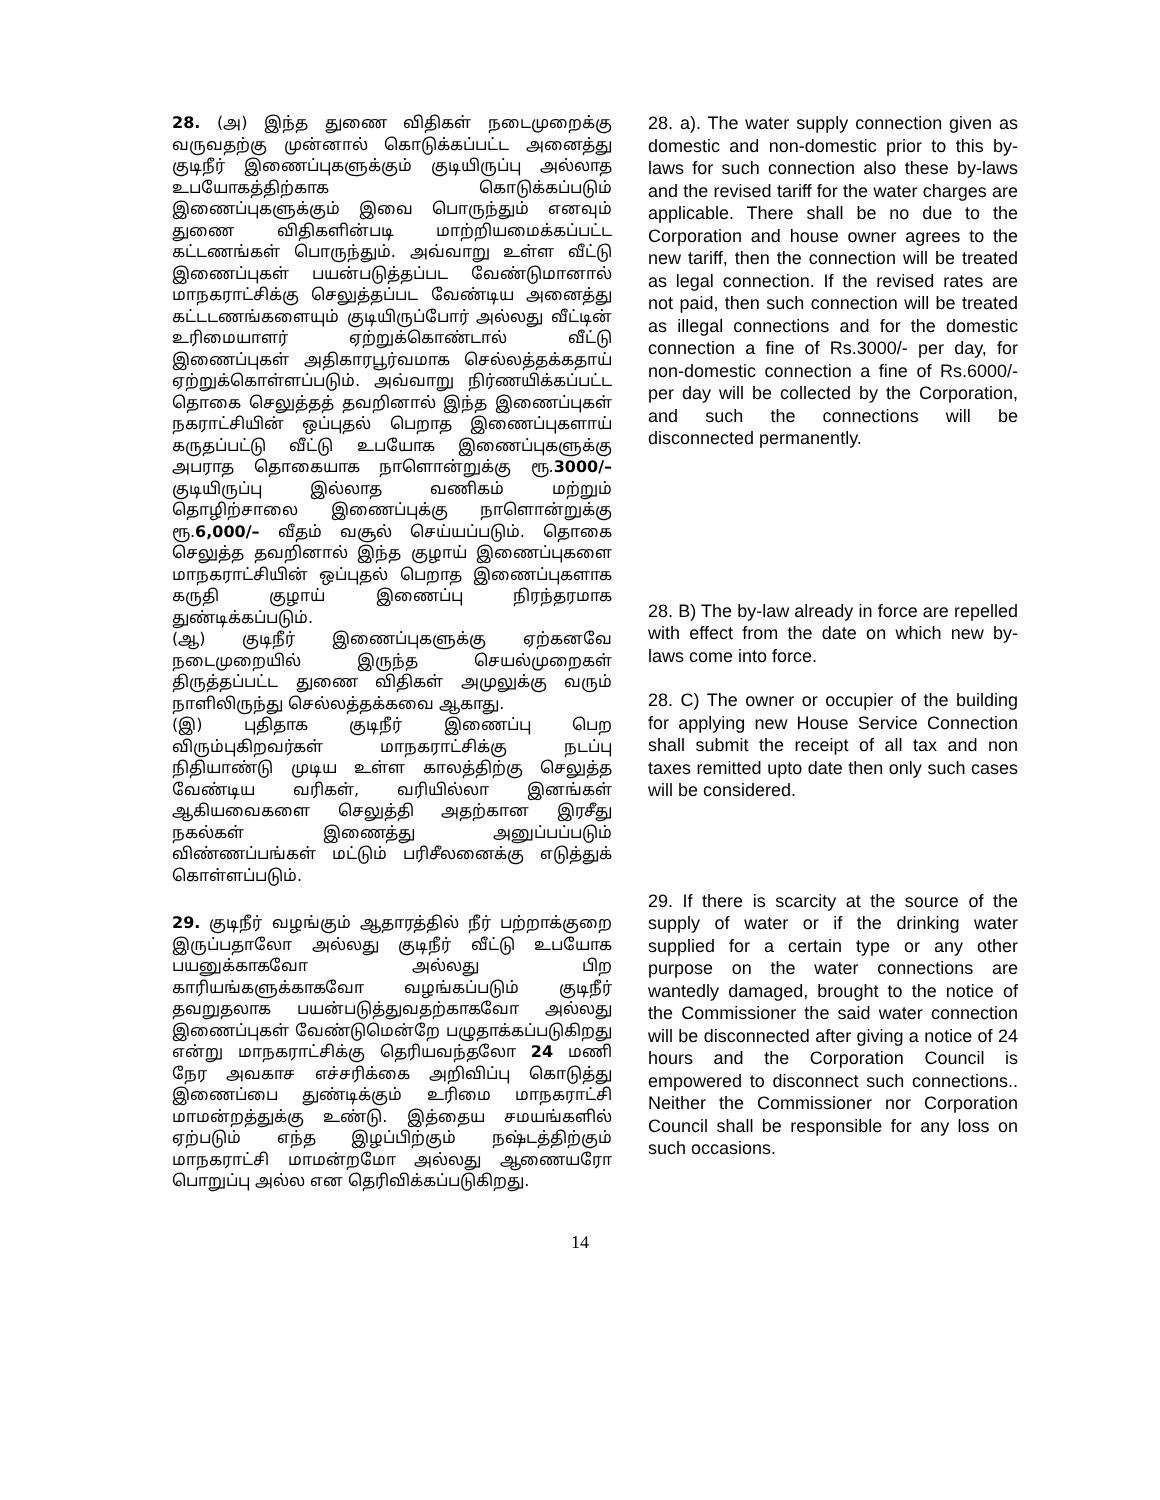28. (அ) இந்த துணை விதிகள் நடைமுறைக்கு வருவதற்கு முன்னால் கொடுக்கப்பட்ட அனைத்து குடிநீர் இணைப்புகளுக்கும் குடியிருப்பு அல்லாத உபயோகத்திற்காக கொடுக்கப்படும் இணைப்புகளுக்கும் இவை பொருந்தும் எனவும் துணை விதிகளின்படி மாற்றியமைக்கப்பட்ட கட்டணங்கள் பொருந்தும். அவ்வாறு உள்ள வீட்டு இணைப்புகள் பயன்படுத்தப்பட வேண்டுமானால் மாநகராட்சிக்கு செலுத்தப்பட வேண்டிய அனைத்து கட்டடணங்களையும் குடியிருப்போர் அல்லது வீட்டின் உரிமையாளர் ஏற்றுக்கொண்டால் வீட்டு இணைப்புகள் அதிகாரபூர்வமாக செல்லத்தக்கதாய் ஏற்றுக்கொள்ளப்படும். அவ்வாறு நிர்ணயிக்கப்பட்ட தொகை செலுத்தத் தவறினால் இந்த இணைப்புகள் நகராட்சியின் ஒப்புதல் பெறாத இணைப்புகளாய் கருதப்பட்டு வீட்டு உபயோக இணைப்புகளுக்கு அபராத தொகையாக நாளொன்றுக்கு ரூ.3000/– குடியிருப்பு இல்லாத வணிகம் மற்றும் தொழிற்சாலை இணைப்புக்கு நாளொன்றுக்கு ரூ.6,000/– வீதம் வசூல் செய்யப்படும். தொகை செலுத்த தவறினால் இந்த குழாய் இணைப்புகளை மாநகராட்சியின் ஒப்புதல் பெறாத இணைப்புகளாக கருதி குழாய் இணைப்பு நிரந்தரமாக துண்டிக்கப்படும்.
(ஆ) குடிநீர் இணைப்புகளுக்கு ஏற்கனவே நடைமுறையில் இருந்த செயல்முறைகள் திருத்தப்பட்ட துணை விதிகள் அமுலுக்கு வரும் நாளிலிருந்து செல்லத்தக்கவை ஆகாது.
(இ) புதிதாக குடிநீர் இணைப்பு பெற விரும்புகிறவர்கள் மாநகராட்சிக்கு நடப்பு நிதியாண்டு முடிய உள்ள காலத்திற்கு செலுத்த வேண்டிய வரிகள், வரியில்லா இனங்கள் ஆகியவைகளை செலுத்தி அதற்கான இரசீது நகல்கள் இணைத்து அனுப்பப்படும் விண்ணப்பங்கள் மட்டும் பரிசீலனைக்கு எடுத்துக் கொள்ளப்படும்.
29. குடிநீர் வழங்கும் ஆதாரத்தில் நீர் பற்றாக்குறை இருப்பதாலோ அல்லது குடிநீர் வீட்டு உபயோக பயனுக்காகவோ அல்லது பிற காரியங்களுக்காகவோ வழங்கப்படும் குடிநீர் தவறுதலாக பயன்படுத்துவதற்காகவோ அல்லது இணைப்புகள் வேண்டுமென்றே பழுதாக்கப்படுகிறது என்று மாநகராட்சிக்கு தெரியவந்தலோ 24 மணி நேர அவகாச எச்சரிக்கை அறிவிப்பு கொடுத்து இணைப்பை துண்டிக்கும் உரிமை மாநகராட்சி மாமன்றத்துக்கு உண்டு. இத்தைய சமயங்களில் ஏற்படும் எந்த இழப்பிற்கும் நஷ்டத்திற்கும் மாநகராட்சி மாமன்றமோ அல்லது ஆணையரோ பொறுப்பு அல்ல என தெரிவிக்கப்படுகிறது.
28. a). The water supply connection given as domestic and non-domestic prior to this by-laws for such connection also these by-laws and the revised tariff for the water charges are applicable. There shall be no due to the Corporation and house owner agrees to the new tariff, then the connection will be treated as legal connection. If the revised rates are not paid, then such connection will be treated as illegal connections and for the domestic connection a fine of Rs.3000/- per day, for non-domestic connection a fine of Rs.6000/- per day will be collected by the Corporation, and such the connections will be disconnected permanently.
28. B) The by-law already in force are repelled with effect from the date on which new by-laws come into force.
28. C) The owner or occupier of the building for applying new House Service Connection shall submit the receipt of all tax and non taxes remitted upto date then only such cases will be considered.
29. If there is scarcity at the source of the supply of water or if the drinking water supplied for a certain type or any other purpose on the water connections are wantedly damaged, brought to the notice of the Commissioner the said water connection will be disconnected after giving a notice of 24 hours and the Corporation Council is empowered to disconnect such connections.. Neither the Commissioner nor Corporation Council shall be responsible for any loss on such occasions.
14